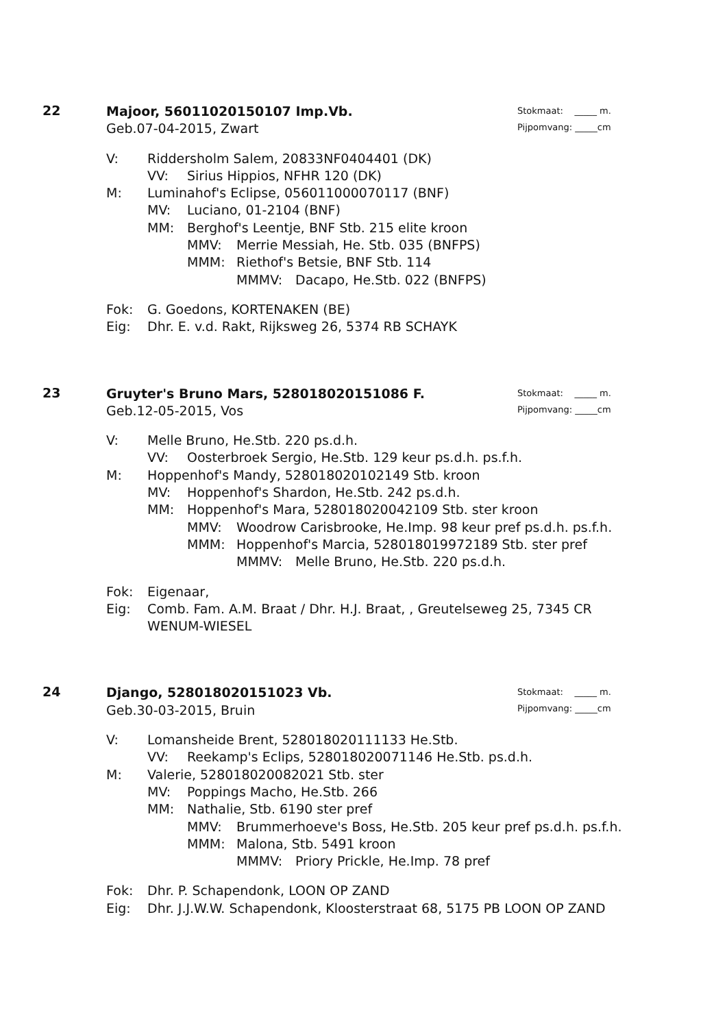22
Stokmaat: _____ m.
Pijpomvang: _____cm
Majoor, 56011020150107 Imp.Vb.
Geb.07-04-2015, Zwart
V: Riddersholm Salem, 20833NF0404401 (DK)
VV: Sirius Hippios, NFHR 120 (DK)
M: Luminahof's Eclipse, 056011000070117 (BNF)
MV: Luciano, 01-2104 (BNF)
MM: Berghof's Leentje, BNF Stb. 215 elite kroon
MMV: Merrie Messiah, He. Stb. 035 (BNFPS)
MMM: Riethof's Betsie, BNF Stb. 114
MMMV: Dacapo, He.Stb. 022 (BNFPS)
Fok: G. Goedons, KORTENAKEN (BE)
Eig: Dhr. E. v.d. Rakt, Rijksweg 26, 5374 RB SCHAYK
23
Stokmaat: _____ m.
Pijpomvang: _____cm
Gruyter's Bruno Mars, 528018020151086 F.
Geb.12-05-2015, Vos
V: Melle Bruno, He.Stb. 220 ps.d.h.
VV: Oosterbroek Sergio, He.Stb. 129 keur ps.d.h. ps.f.h.
M: Hoppenhof's Mandy, 528018020102149 Stb. kroon
MV: Hoppenhof's Shardon, He.Stb. 242 ps.d.h.
MM: Hoppenhof's Mara, 528018020042109 Stb. ster kroon
MMV: Woodrow Carisbrooke, He.Imp. 98 keur pref ps.d.h. ps.f.h.
MMM: Hoppenhof's Marcia, 528018019972189 Stb. ster pref
MMMV: Melle Bruno, He.Stb. 220 ps.d.h.
Fok: Eigenaar,
Eig: Comb. Fam. A.M. Braat / Dhr. H.J. Braat, , Greutelseweg 25, 7345 CR WENUM-WIESEL
24
Stokmaat: _____ m.
Pijpomvang: _____cm
Django, 528018020151023 Vb.
Geb.30-03-2015, Bruin
V: Lomansheide Brent, 528018020111133 He.Stb.
VV: Reekamp's Eclips, 528018020071146 He.Stb. ps.d.h.
M: Valerie, 528018020082021 Stb. ster
MV: Poppings Macho, He.Stb. 266
MM: Nathalie, Stb. 6190 ster pref
MMV: Brummerhoeve's Boss, He.Stb. 205 keur pref ps.d.h. ps.f.h.
MMM: Malona, Stb. 5491 kroon
MMMV: Priory Prickle, He.Imp. 78 pref
Fok: Dhr. P. Schapendonk, LOON OP ZAND
Eig: Dhr. J.J.W.W. Schapendonk, Kloosterstraat 68, 5175 PB LOON OP ZAND